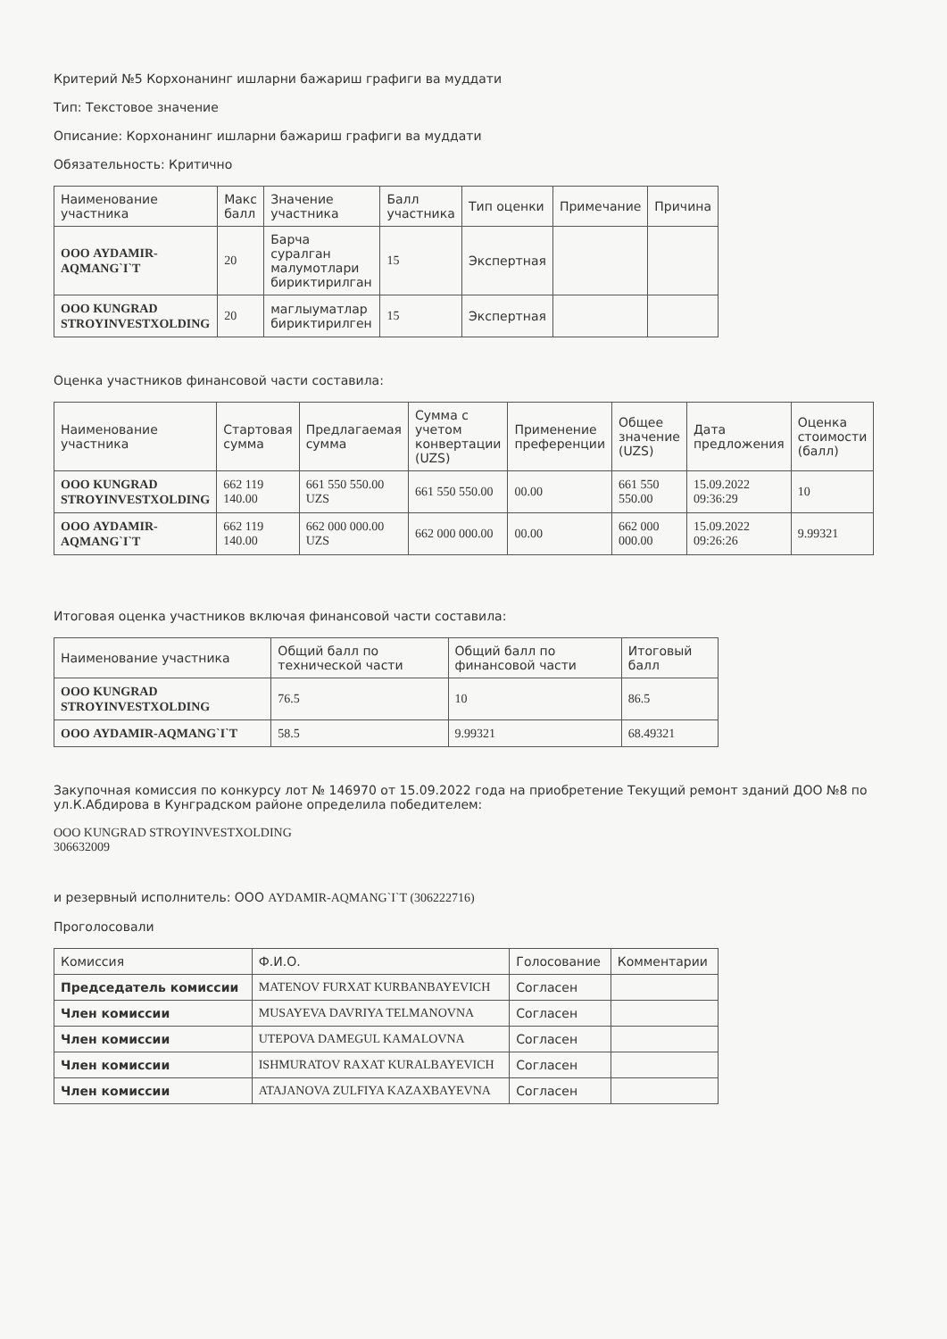Критерий №5 Корхонанинг ишларни бажариш графиги ва муддати
Тип: Текстовое значение
Описание: Корхонанинг ишларни бажариш графиги ва муддати
Обязательность: Критично
| Наименование участника | Макс балл | Значение участника | Балл участника | Тип оценки | Примечание | Причина |
| --- | --- | --- | --- | --- | --- | --- |
| ООО AYDAMIR-AQMANG`I`T | 20 | Барча суралган малумотлари бириктирилган | 15 | Экспертная | | |
| ООО KUNGRAD STROYINVESTXOLDING | 20 | маглыуматлар бириктирилген | 15 | Экспертная | | |
Оценка участников финансовой части составила:
| Наименование участника | Стартовая сумма | Предлагаемая сумма | Сумма с учетом конвертации (UZS) | Применение преференции | Общее значение (UZS) | Дата предложения | Оценка стоимости (балл) |
| --- | --- | --- | --- | --- | --- | --- | --- |
| ООО KUNGRAD STROYINVESTXOLDING | 662 119 140.00 | 661 550 550.00 UZS | 661 550 550.00 | 00.00 | 661 550 550.00 | 15.09.2022 09:36:29 | 10 |
| ООО AYDAMIR-AQMANG`I`T | 662 119 140.00 | 662 000 000.00 UZS | 662 000 000.00 | 00.00 | 662 000 000.00 | 15.09.2022 09:26:26 | 9.99321 |
Итоговая оценка участников включая финансовой части составила:
| Наименование участника | Общий балл по технической части | Общий балл по финансовой части | Итоговый балл |
| --- | --- | --- | --- |
| ООО KUNGRAD STROYINVESTXOLDING | 76.5 | 10 | 86.5 |
| ООО AYDAMIR-AQMANG`I`T | 58.5 | 9.99321 | 68.49321 |
Закупочная комиссия по конкурсу лот № 146970 от 15.09.2022 года на приобретение Текущий ремонт зданий ДОО №8 по ул.К.Абдирова в Кунградском районе определила победителем:
ООО KUNGRAD STROYINVESTXOLDING
306632009
и резервный исполнитель: ООО AYDAMIR-AQMANG`I`T (306222716)
Проголосовали
| Комиссия | Ф.И.О. | Голосование | Комментарии |
| --- | --- | --- | --- |
| Председатель комиссии | MATENOV FURXAT KURBANBAYEVICH | Согласен | |
| Член комиссии | MUSAYEVA DAVRIYA TELMANOVNA | Согласен | |
| Член комиссии | UTEPOVA DAMEGUL KAMALOVNA | Согласен | |
| Член комиссии | ISHMURATOV RAXAT KURALBAYEVICH | Согласен | |
| Член комиссии | ATAJANOVA ZULFIYA KAZAXBAYEVNA | Согласен | |